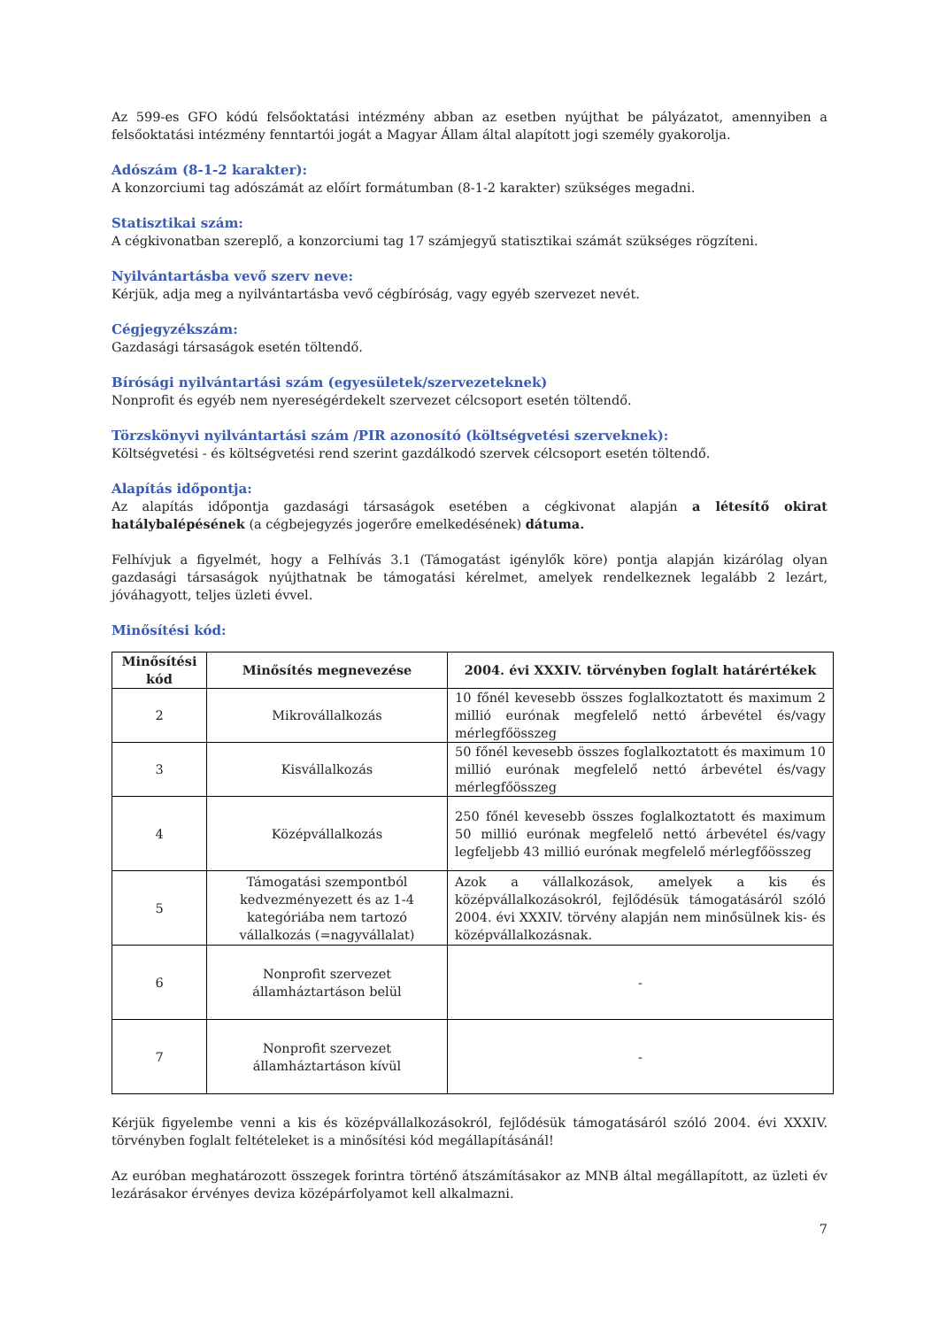Az 599-es GFO kódú felsőoktatási intézmény abban az esetben nyújthat be pályázatot, amennyiben a felsőoktatási intézmény fenntartói jogát a Magyar Állam által alapított jogi személy gyakorolja.
Adószám (8-1-2 karakter):
A konzorciumi tag adószámát az előírt formátumban (8-1-2 karakter) szükséges megadni.
Statisztikai szám:
A cégkivonatban szereplő, a konzorciumi tag 17 számjegyű statisztikai számát szükséges rögzíteni.
Nyilvántartásba vevő szerv neve:
Kérjük, adja meg a nyilvántartásba vevő cégbíróság, vagy egyéb szervezet nevét.
Cégjegyzékszám:
Gazdasági társaságok esetén töltendő.
Bírósági nyilvántartási szám (egyesületek/szervezeteknek)
Nonprofit és egyéb nem nyereségérdekelt szervezet célcsoport esetén töltendő.
Törzskönyvi nyilvántartási szám /PIR azonosító (költségvetési szerveknek):
Költségvetési - és költségvetési rend szerint gazdálkodó szervek célcsoport esetén töltendő.
Alapítás időpontja:
Az alapítás időpontja gazdasági társaságok esetében a cégkivonat alapján a létesítő okirat hatálybalépésének (a cégbejegyzés jogerőre emelkedésének) dátuma.
Felhívjuk a figyelmét, hogy a Felhívás 3.1 (Támogatást igénylők köre) pontja alapján kizárólag olyan gazdasági társaságok nyújthatnak be támogatási kérelmet, amelyek rendelkeznek legalább 2 lezárt, jóváhagyott, teljes üzleti évvel.
Minősítési kód:
| Minősítési kód | Minősítés megnevezése | 2004. évi XXXIV. törvényben foglalt határértékek |
| --- | --- | --- |
| 2 | Mikrovállalkozás | 10 főnél kevesebb összes foglalkoztatott és maximum 2 millió eurónak megfelelő nettó árbevétel és/vagy mérlegfőösszeg |
| 3 | Kisvállalkozás | 50 főnél kevesebb összes foglalkoztatott és maximum 10 millió eurónak megfelelő nettó árbevétel és/vagy mérlegfőösszeg |
| 4 | Középvállalkozás | 250 főnél kevesebb összes foglalkoztatott és maximum 50 millió eurónak megfelelő nettó árbevétel és/vagy legfeljebb 43 millió eurónak megfelelő mérlegfőösszeg |
| 5 | Támogatási szempontból kedvezményezett és az 1-4 kategóriába nem tartozó vállalkozás (=nagyvállalat) | Azok a vállalkozások, amelyek a kis és középvállalkozásokról, fejlődésük támogatásáról szóló 2004. évi XXXIV. törvény alapján nem minősülnek kis- és középvállalkozásnak. |
| 6 | Nonprofit szervezet államháztartáson belül | - |
| 7 | Nonprofit szervezet államháztartáson kívül | - |
Kérjük figyelembe venni a kis és középvállalkozásokról, fejlődésük támogatásáról szóló 2004. évi XXXIV. törvényben foglalt feltételeket is a minősítési kód megállapításánál!
Az euróban meghatározott összegek forintra történő átszámításakor az MNB által megállapított, az üzleti év lezárásakor érvényes deviza középárfolyamot kell alkalmazni.
7